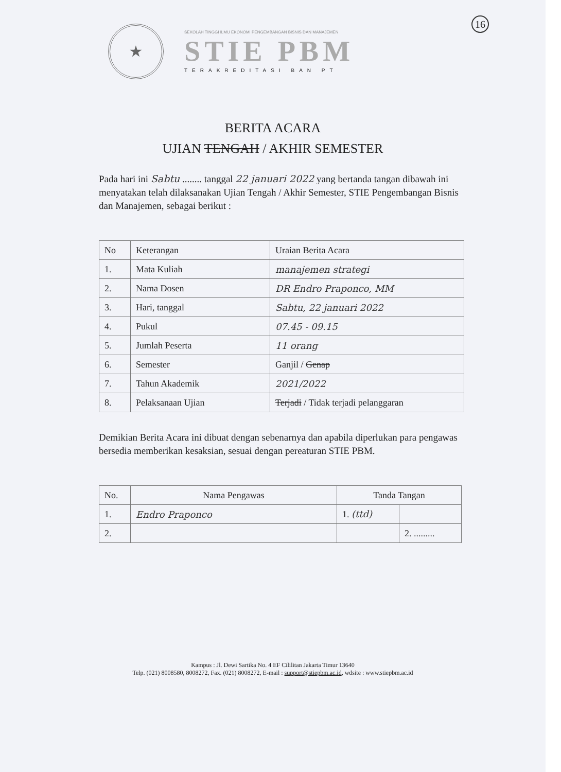16
★
SEKOLAH TINGGI ILMU EKONOMI PENGEMBANGAN BISNIS DAN MANAJEMEN
STIE PBM
TERAKREDITASI BAN PT
BERITA ACARA
UJIAN TENGAH / AKHIR SEMESTER
Pada hari ini Sabtu ........ tanggal 22 januari 2022 yang bertanda tangan dibawah ini menyatakan telah dilaksanakan Ujian Tengah / Akhir Semester, STIE Pengembangan Bisnis dan Manajemen, sebagai berikut :
| No | Keterangan | Uraian Berita Acara |
| --- | --- | --- |
| 1. | Mata Kuliah | manajemen strategi |
| 2. | Nama Dosen | DR Endro Praponco, MM |
| 3. | Hari, tanggal | Sabtu, 22 januari 2022 |
| 4. | Pukul | 07.45 - 09.15 |
| 5. | Jumlah Peserta | 11 orang |
| 6. | Semester | Ganjil / Genap |
| 7. | Tahun Akademik | 2021/2022 |
| 8. | Pelaksanaan Ujian | Terjadi / Tidak terjadi pelanggaran |
Demikian Berita Acara ini dibuat dengan sebenarnya dan apabila diperlukan para pengawas bersedia memberikan kesaksian, sesuai dengan pereaturan STIE PBM.
| No. | Nama Pengawas | Tanda Tangan | |
| --- | --- | --- | --- |
| 1. | Endro Praponco | 1. (ttd) | |
| 2. | | | 2. ......... |
Kampus : Jl. Dewi Sartika No. 4 EF Cililitan Jakarta Timur 13640
Telp. (021) 8008580, 8008272, Fax. (021) 8008272, E-mail : support@stiepbm.ac.id, wdsite : www.stiepbm.ac.id